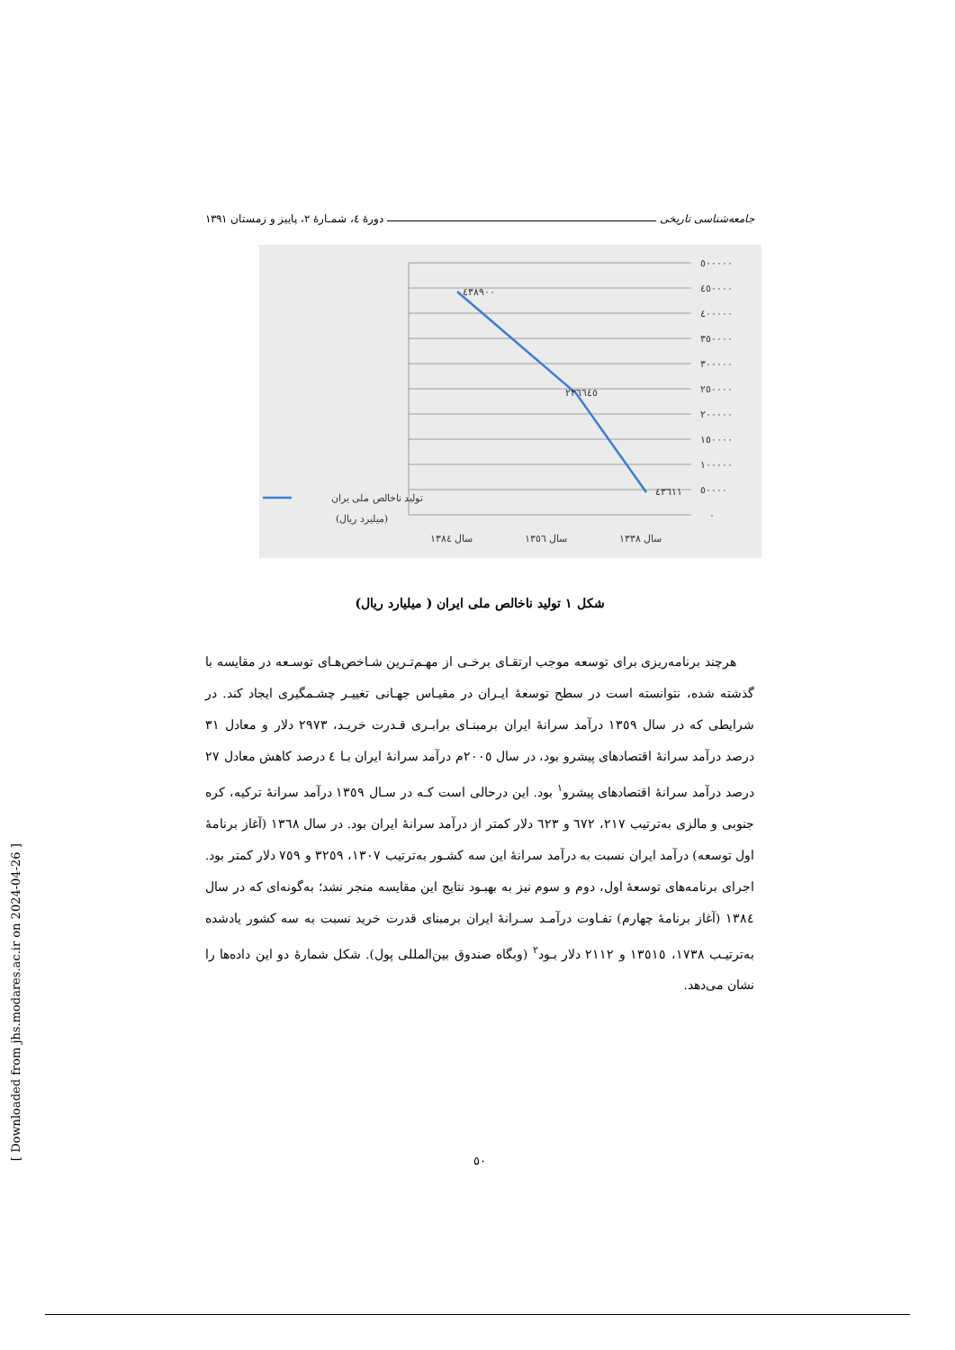جامعه‌شناسی تاریخی دورهٔ ٤، شمـارهٔ ٢، پاییز و زمستان ١٣٩١
٥٠٠٠٠٠
٤٥٠٠٠٠
٤٠٠٠٠٠
٣٥٠٠٠٠
٣٠٠٠٠٠
٢٥٠٠٠٠
٢٠٠٠٠٠
١٥٠٠٠٠
١٠٠٠٠٠
٥٠٠٠٠
٠
٤٣٨٩٠٠
٢٣٦٦٤٥
٤٣٦١١
سال ١٣٨٤
سال ١٣٥٦
سال ١٣٣٨
تولید ناخالص ملی یران
(میلیرد ریال)
شکل ١ تولید ناخالص ملی ایران ( میلیارد ریال)
هرچند برنامه‌ریزی برای توسعه موجب ارتقـای برخـی از مهـم‌تـرین شـاخص‌هـای توسـعه در مقایسه با گذشته شده، نتوانسته است در سطح توسعهٔ ایـران در مقیـاس جهـانی تغییـر چشـمگیری ایجاد کند. در شرایطی که در سال ١٣٥٩ درآمد سرانهٔ ایران برمبنـای برابـری قـدرت خریـد، ٢٩٧٣ دلار و معادل ٣١ درصد درآمد سرانهٔ اقتصادهای پیشرو بود، در سال ٢٠٠٥م درآمد سرانهٔ ایران بـا ٤ درصد کاهش معادل ٢٧ درصد درآمد سرانهٔ اقتصادهای پیشرو<sup>١</sup> بود. این درحالی است کـه در سـال ١٣٥٩ درآمد سرانهٔ ترکیه، کره جنوبی و مالزی به‌ترتیب ٢١٧، ٦٧٢ و ٦٢٣ دلار کمتر از درآمد سرانهٔ ایران بود. در سال ١٣٦٨ (آغاز برنامهٔ اول توسعه) درآمد ایران نسبت به درآمد سرانهٔ این سه کشـور به‌ترتیب ١٣٠٧، ٣٢٥٩ و ٧٥٩ دلار کمتر بود. اجرای برنامه‌های توسعهٔ اول، دوم و سوم نیز به بهبـود نتایج این مقایسه منجر نشد؛ به‌گونه‌ای که در سال ١٣٨٤ (آغاز برنامهٔ چهارم) تفـاوت درآمـد سـرانهٔ ایران برمبنای قدرت خرید نسبت به سه کشور یادشده به‌ترتیـب ١٧٣٨، ١٣٥١٥ و ٢١١٢ دلار بـود<sup>٢</sup> (وبگاه صندوق بین‌المللی پول). شکل شمارهٔ دو این داده‌ها را نشان می‌دهد.
٥٠
[ Downloaded from jhs.modares.ac.ir on 2024-04-26 ]